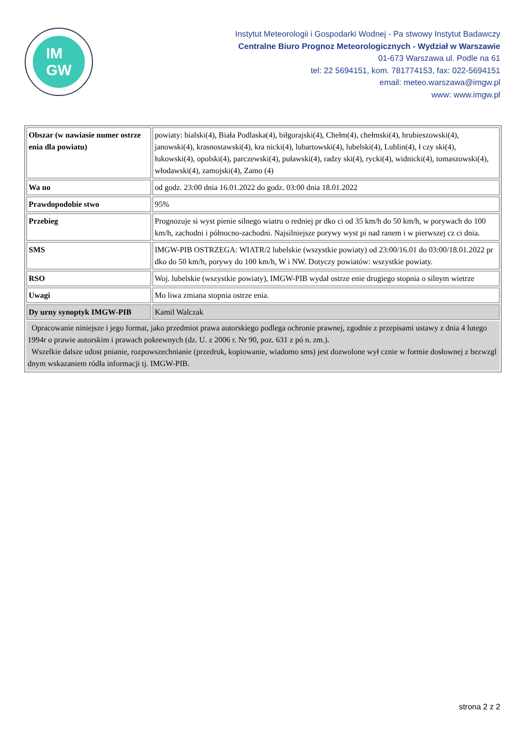IM
GW
Instytut Meteorologii i Gospodarki Wodnej - Pa stwowy Instytut Badawczy
Centralne Biuro Prognoz Meteorologicznych - Wydział w Warszawie
01-673 Warszawa ul. Podle na 61
tel: 22 5694151, kom. 781774153, fax: 022-5694151
email: meteo.warszawa@imgw.pl
www: www.imgw.pl
| Obszar (w nawiasie numer ostrze enia dla powiatu) | powiaty: bialski(4), Biała Podlaska(4), biłgorajski(4), Chełm(4), chełmski(4), hrubieszowski(4), janowski(4), krasnostawski(4), kra nicki(4), lubartowski(4), lubelski(4), Lublin(4), ł czy ski(4), łukowski(4), opolski(4), parczewski(4), puławski(4), radzy ski(4), rycki(4), widnicki(4), tomaszowski(4), włodawski(4), zamojski(4), Zamo (4) |
| Wa no | od godz. 23:00 dnia 16.01.2022 do godz. 03:00 dnia 18.01.2022 |
| Prawdopodobie stwo | 95% |
| Przebieg | Prognozuje si wyst pienie silnego wiatru o redniej pr dko ci od 35 km/h do 50 km/h, w porywach do 100 km/h, zachodni i północno-zachodni. Najsilniejsze porywy wyst pi nad ranem i w pierwszej cz ci dnia. |
| SMS | IMGW-PIB OSTRZEGA: WIATR/2 lubelskie (wszystkie powiaty) od 23:00/16.01 do 03:00/18.01.2022 pr dko do 50 km/h, porywy do 100 km/h, W i NW. Dotyczy powiatów: wszystkie powiaty. |
| RSO | Woj. lubelskie (wszystkie powiaty), IMGW-PIB wydał ostrze enie drugiego stopnia o silnym wietrze |
| Uwagi | Mo liwa zmiana stopnia ostrze enia. |
| Dy urny synoptyk IMGW-PIB | Kamil Walczak |
| Opracowanie niniejsze i jego format, jako przedmiot prawa autorskiego podlega ochronie prawnej, zgodnie z przepisami ustawy z dnia 4 lutego 1994r o prawie autorskim i prawach pokrewnych (dz. U. z 2006 r. Nr 90, poz. 631 z pó n. zm.). Wszelkie dalsze udost pnianie, rozpowszechnianie (przedruk, kopiowanie, wiadomo sms) jest dozwolone wył cznie w formie dosłownej z bezwzgl dnym wskazaniem ródła informacji tj. IMGW-PIB. | |
strona 2 z 2